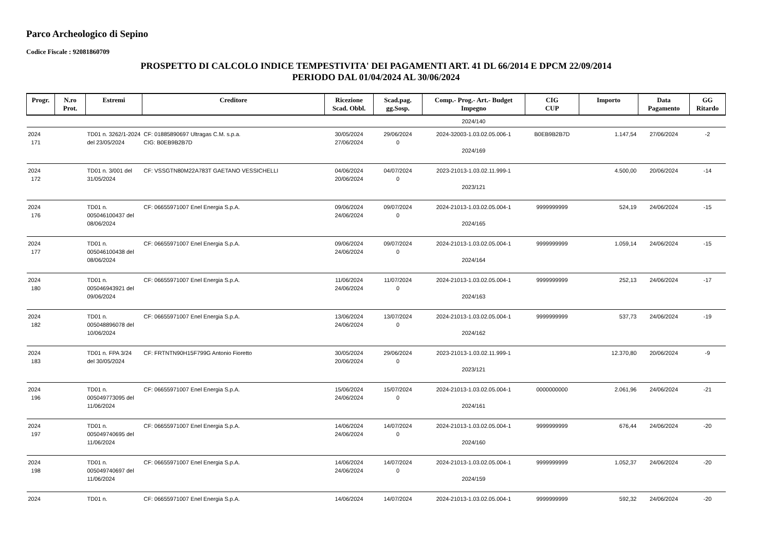Parco Archeologico di Sepino
Codice Fiscale : 92081860709
PROSPETTO DI CALCOLO INDICE TEMPESTIVITA' DEI PAGAMENTI ART. 41 DL 66/2014 E DPCM 22/09/2014
PERIODO DAL 01/04/2024 AL 30/06/2024
| Progr. | N.ro Prot. | Estremi | Creditore | Ricezione Scad. Obbl. | Scad.pag. gg.Sosp. | Comp.- Prog.- Art.- Budget Impegno | CIG CUP | Importo | Data Pagamento | GG Ritardo |
| --- | --- | --- | --- | --- | --- | --- | --- | --- | --- | --- |
| | | | | | | 2024/140 | | | | |
| 2024 171 | | TD01 n. 3262/1-2024 del 23/05/2024 | CF: 01885890697 Ultragas C.M. s.p.a. CIG: B0EB9B2B7D | 30/05/2024 27/06/2024 | 29/06/2024 0 | 2024-32003-1.03.02.05.006-1 2024/169 | B0EB9B2B7D | 1.147,54 | 27/06/2024 | -2 |
| 2024 172 | | TD01 n. 3/001 del 31/05/2024 | CF: VSSGTN80M22A783T GAETANO VESSICHELLI | 04/06/2024 20/06/2024 | 04/07/2024 0 | 2023-21013-1.03.02.11.999-1 2023/121 | | 4.500,00 | 20/06/2024 | -14 |
| 2024 176 | | TD01 n. 005046100437 del 08/06/2024 | CF: 06655971007 Enel Energia S.p.A. | 09/06/2024 24/06/2024 | 09/07/2024 0 | 2024-21013-1.03.02.05.004-1 2024/165 | 9999999999 | 524,19 | 24/06/2024 | -15 |
| 2024 177 | | TD01 n. 005046100438 del 08/06/2024 | CF: 06655971007 Enel Energia S.p.A. | 09/06/2024 24/06/2024 | 09/07/2024 0 | 2024-21013-1.03.02.05.004-1 2024/164 | 9999999999 | 1.059,14 | 24/06/2024 | -15 |
| 2024 180 | | TD01 n. 005046943921 del 09/06/2024 | CF: 06655971007 Enel Energia S.p.A. | 11/06/2024 24/06/2024 | 11/07/2024 0 | 2024-21013-1.03.02.05.004-1 2024/163 | 9999999999 | 252,13 | 24/06/2024 | -17 |
| 2024 182 | | TD01 n. 005048896078 del 10/06/2024 | CF: 06655971007 Enel Energia S.p.A. | 13/06/2024 24/06/2024 | 13/07/2024 0 | 2024-21013-1.03.02.05.004-1 2024/162 | 9999999999 | 537,73 | 24/06/2024 | -19 |
| 2024 183 | | TD01 n. FPA 3/24 del 30/05/2024 | CF: FRTNTN90H15F799G Antonio Fioretto | 30/05/2024 20/06/2024 | 29/06/2024 0 | 2023-21013-1.03.02.11.999-1 2023/121 | | 12.370,80 | 20/06/2024 | -9 |
| 2024 196 | | TD01 n. 005049773095 del 11/06/2024 | CF: 06655971007 Enel Energia S.p.A. | 15/06/2024 24/06/2024 | 15/07/2024 0 | 2024-21013-1.03.02.05.004-1 2024/161 | 0000000000 | 2.061,96 | 24/06/2024 | -21 |
| 2024 197 | | TD01 n. 005049740695 del 11/06/2024 | CF: 06655971007 Enel Energia S.p.A. | 14/06/2024 24/06/2024 | 14/07/2024 0 | 2024-21013-1.03.02.05.004-1 2024/160 | 9999999999 | 676,44 | 24/06/2024 | -20 |
| 2024 198 | | TD01 n. 005049740697 del 11/06/2024 | CF: 06655971007 Enel Energia S.p.A. | 14/06/2024 24/06/2024 | 14/07/2024 0 | 2024-21013-1.03.02.05.004-1 2024/159 | 9999999999 | 1.052,37 | 24/06/2024 | -20 |
| 2024 | | TD01 n. | CF: 06655971007 Enel Energia S.p.A. | 14/06/2024 | 14/07/2024 | 2024-21013-1.03.02.05.004-1 | 9999999999 | 592,32 | 24/06/2024 | -20 |